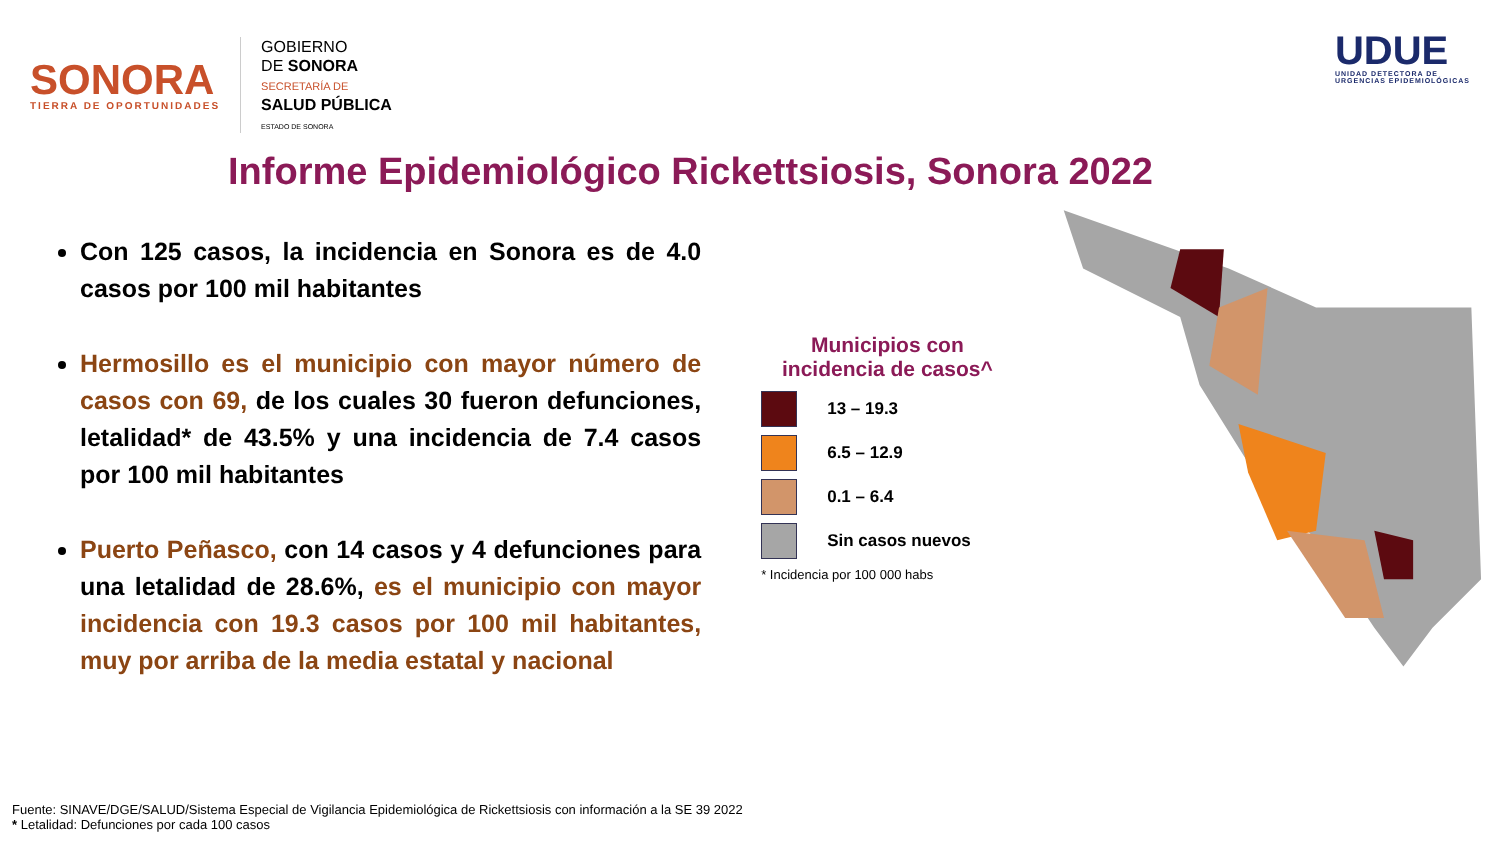SONORA
TIERRA DE OPORTUNIDADES
GOBIERNO
DE SONORA
SECRETARÍA DE
SALUD PÚBLICA
ESTADO DE SONORA
UDUE
UNIDAD DETECTORA DE
URGENCIAS EPIDEMIOLÓGICAS
Informe Epidemiológico Rickettsiosis, Sonora 2022
Con 125 casos, la incidencia en Sonora es de 4.0 casos por 100 mil habitantes
Hermosillo es el municipio con mayor número de casos con 69, de los cuales 30 fueron defunciones, letalidad* de 43.5% y una incidencia de 7.4 casos por 100 mil habitantes
Puerto Peñasco, con 14 casos y 4 defunciones para una letalidad de 28.6%, es el municipio con mayor incidencia con 19.3 casos por 100 mil habitantes, muy por arriba de la media estatal y nacional
Municipios con incidencia de casos^
13 – 19.3
6.5 – 12.9
0.1 – 6.4
Sin casos nuevos
* Incidencia por 100 000 habs
Fuente: SINAVE/DGE/SALUD/Sistema Especial de Vigilancia Epidemiológica de Rickettsiosis con información a la SE 39 2022
* Letalidad: Defunciones por cada 100 casos